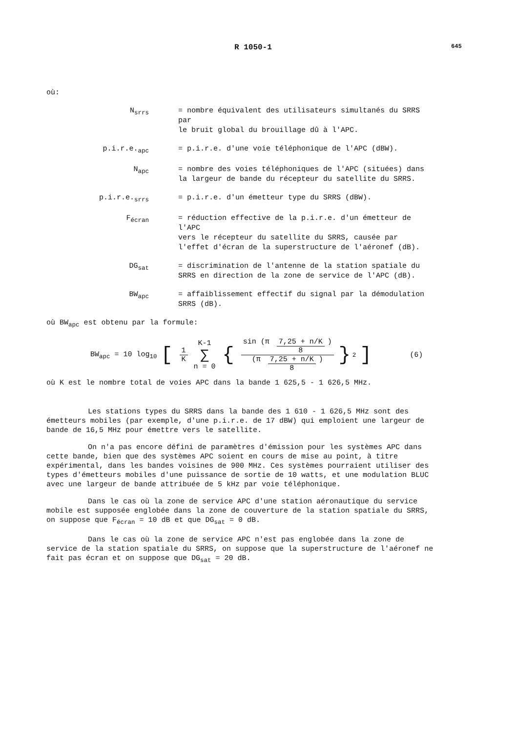R 1050-1 645
où:
| N<sub>srrs</sub> | = nombre équivalent des utilisateurs simultanés du SRRS par le bruit global du brouillage dû à l'APC. |
| p.i.r.e.<sub>apc</sub> | = p.i.r.e. d'une voie téléphonique de l'APC (dBW). |
| N<sub>apc</sub> | = nombre des voies téléphoniques de l'APC (situées) dans la largeur de bande du récepteur du satellite du SRRS. |
| p.i.r.e.<sub>srrs</sub> | = p.i.r.e. d'un émetteur type du SRRS (dBW). |
| F<sub>écran</sub> | = réduction effective de la p.i.r.e. d'un émetteur de l'APC vers le récepteur du satellite du SRRS, causée par l'effet d'écran de la superstructure de l'aéronef (dB). |
| DG<sub>sat</sub> | = discrimination de l'antenne de la station spatiale du SRRS en direction de la zone de service de l'APC (dB). |
| BW<sub>apc</sub> | = affaiblissement effectif du signal par la démodulation SRRS (dB). |
où BW<sub>apc</sub> est obtenu par la formule:
BW<sub>apc</sub> = 10 log<sub>10</sub> [ 1 K K-1 ∑ n = 0 { sin (π 7,25 + n/K 8) (π 7,25 + n/K 8) }<sup>2</sup> ] (6)
où K est le nombre total de voies APC dans la bande 1 625,5 - 1 626,5 MHz.
Les stations types du SRRS dans la bande des 1 610 - 1 626,5 MHz sont des émetteurs mobiles (par exemple, d'une p.i.r.e. de 17 dBW) qui emploient une largeur de bande de 16,5 MHz pour émettre vers le satellite.
On n'a pas encore défini de paramètres d'émission pour les systèmes APC dans cette bande, bien que des systèmes APC soient en cours de mise au point, à titre expérimental, dans les bandes voisines de 900 MHz. Ces systèmes pourraient utiliser des types d'émetteurs mobiles d'une puissance de sortie de 10 watts, et une modulation BLUC avec une largeur de bande attribuée de 5 kHz par voie téléphonique.
Dans le cas où la zone de service APC d'une station aéronautique du service mobile est supposée englobée dans la zone de couverture de la station spatiale du SRRS, on suppose que F<sub>écran</sub> = 10 dB et que DG<sub>sat</sub> = 0 dB.
Dans le cas où la zone de service APC n'est pas englobée dans la zone de service de la station spatiale du SRRS, on suppose que la superstructure de l'aéronef ne fait pas écran et on suppose que DG<sub>sat</sub> = 20 dB.